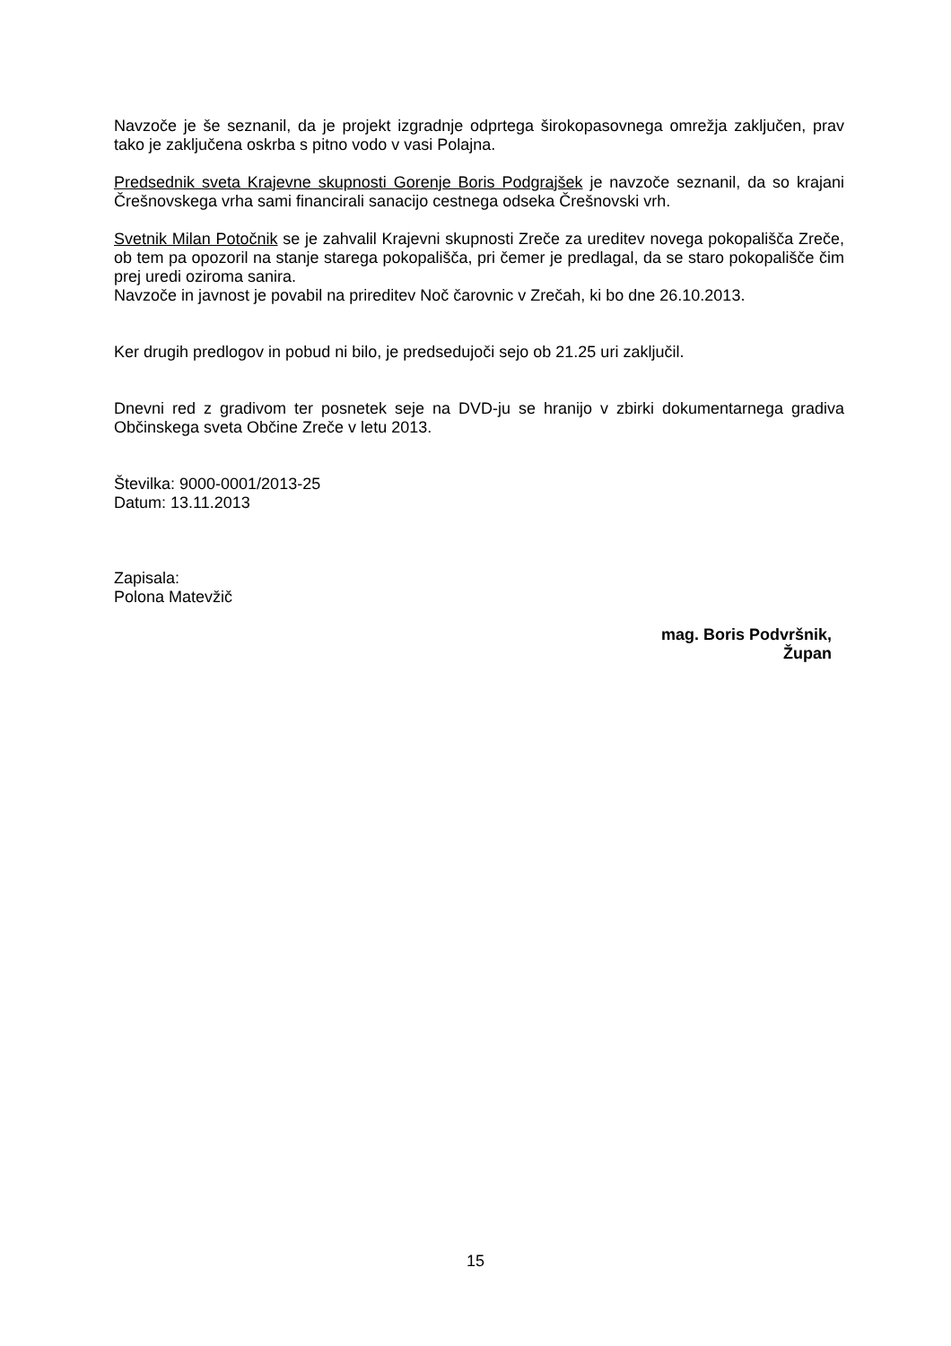Navzoče je še seznanil, da je projekt izgradnje odprtega širokopasovnega omrežja zaključen, prav tako je zaključena oskrba s pitno vodo v vasi Polajna.
Predsednik sveta Krajevne skupnosti Gorenje Boris Podgrajšek je navzoče seznanil, da so krajani Črešnovskega vrha sami financirali sanacijo cestnega odseka Črešnovski vrh.
Svetnik Milan Potočnik se je zahvalil Krajevni skupnosti Zreče za ureditev novega pokopališča Zreče, ob tem pa opozoril na stanje starega pokopališča, pri čemer je predlagal, da se staro pokopališče čim prej uredi oziroma sanira.
Navzoče in javnost je povabil na prireditev Noč čarovnic v Zrečah, ki bo dne 26.10.2013.
Ker drugih predlogov in pobud ni bilo, je predsedujoči sejo ob 21.25 uri zaključil.
Dnevni red z gradivom ter posnetek seje na DVD-ju se hranijo v zbirki dokumentarnega gradiva Občinskega sveta Občine Zreče v letu 2013.
Številka: 9000-0001/2013-25
Datum: 13.11.2013
Zapisala:
Polona Matevžič
mag. Boris Podvršnik,
Župan
15